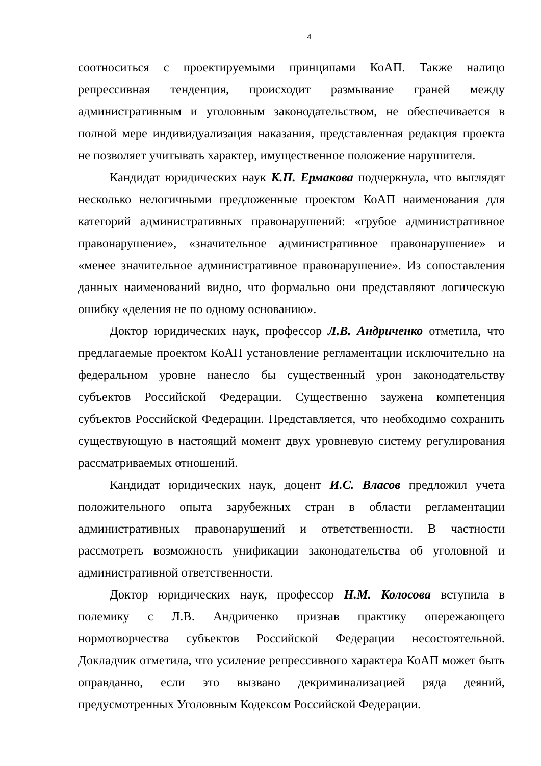4
соотноситься с проектируемыми принципами КоАП. Также налицо репрессивная тенденция, происходит размывание граней между административным и уголовным законодательством, не обеспечивается в полной мере индивидуализация наказания, представленная редакция проекта не позволяет учитывать характер, имущественное положение нарушителя.
Кандидат юридических наук К.П. Ермакова подчеркнула, что выглядят несколько нелогичными предложенные проектом КоАП наименования для категорий административных правонарушений: «грубое административное правонарушение», «значительное административное правонарушение» и «менее значительное административное правонарушение». Из сопоставления данных наименований видно, что формально они представляют логическую ошибку «деления не по одному основанию».
Доктор юридических наук, профессор Л.В. Андриченко отметила, что предлагаемые проектом КоАП установление регламентации исключительно на федеральном уровне нанесло бы существенный урон законодательству субъектов Российской Федерации. Существенно заужена компетенция субъектов Российской Федерации. Представляется, что необходимо сохранить существующую в настоящий момент двух уровневую систему регулирования рассматриваемых отношений.
Кандидат юридических наук, доцент И.С. Власов предложил учета положительного опыта зарубежных стран в области регламентации административных правонарушений и ответственности. В частности рассмотреть возможность унификации законодательства об уголовной и административной ответственности.
Доктор юридических наук, профессор Н.М. Колосова вступила в полемику с Л.В. Андриченко признав практику опережающего нормотворчества субъектов Российской Федерации несостоятельной. Докладчик отметила, что усиление репрессивного характера КоАП может быть оправданно, если это вызвано декриминализацией ряда деяний, предусмотренных Уголовным Кодексом Российской Федерации.